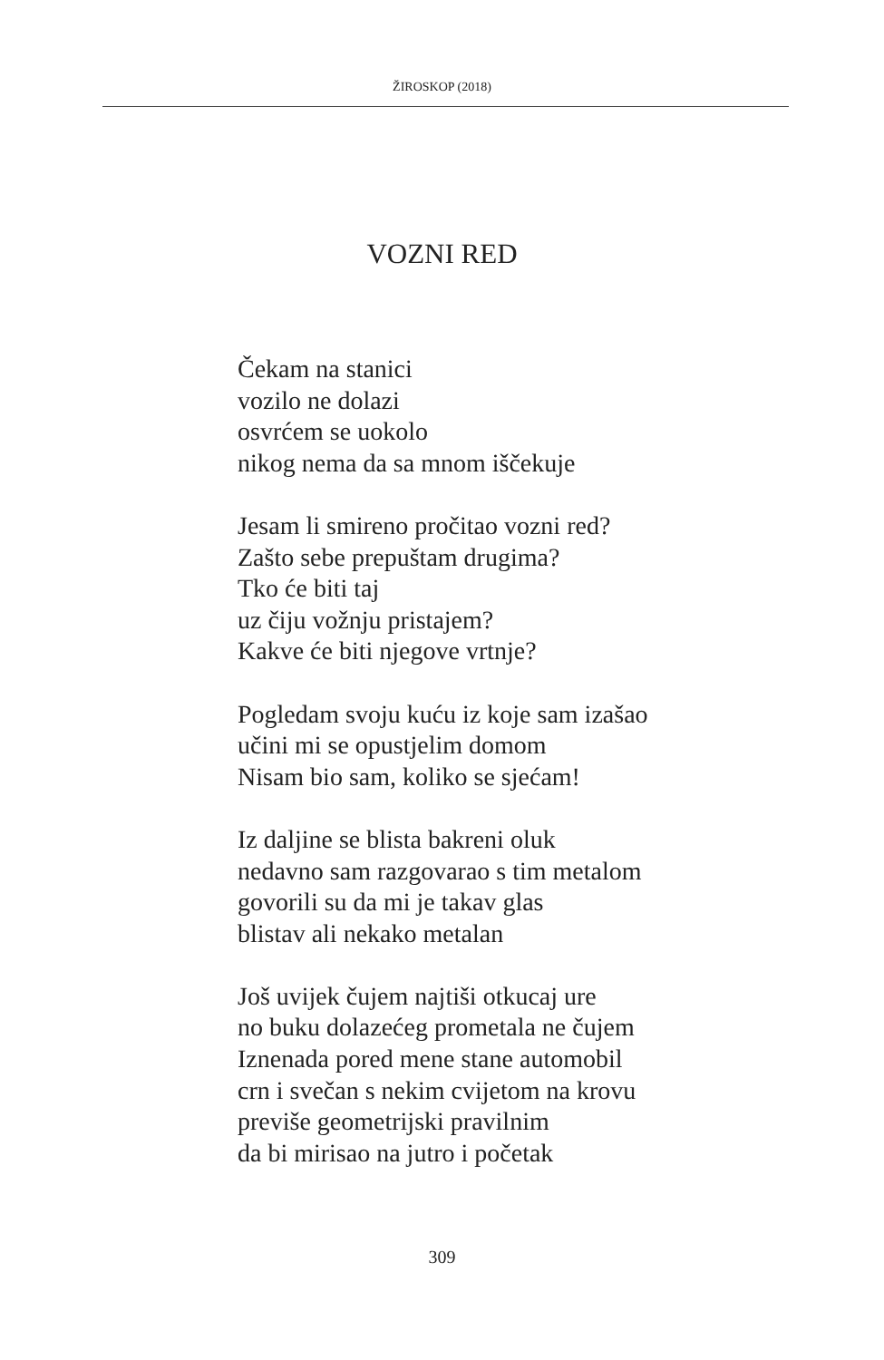ŽIROSKOP (2018)
VOZNI RED
Čekam na stanici
vozilo ne dolazi
osvrćem se uokolo
nikog nema da sa mnom iščekuje
Jesam li smireno pročitao vozni red?
Zašto sebe prepuštam drugima?
Tko će biti taj
uz čiju vožnju pristajem?
Kakve će biti njegove vrtnje?
Pogledam svoju kuću iz koje sam izašao
učini mi se opustjelim domom
Nisam bio sam, koliko se sjećam!
Iz daljine se blista bakreni oluk
nedavno sam razgovarao s tim metalom
govorili su da mi je takav glas
blistav ali nekako metalan
Još uvijek čujem najtiši otkucaj ure
no buku dolazećeg prometala ne čujem
Iznenada pored mene stane automobil
crn i svečan s nekim cvijetom na krovu
previše geometrijski pravilnim
da bi mirisao na jutro i početak
309